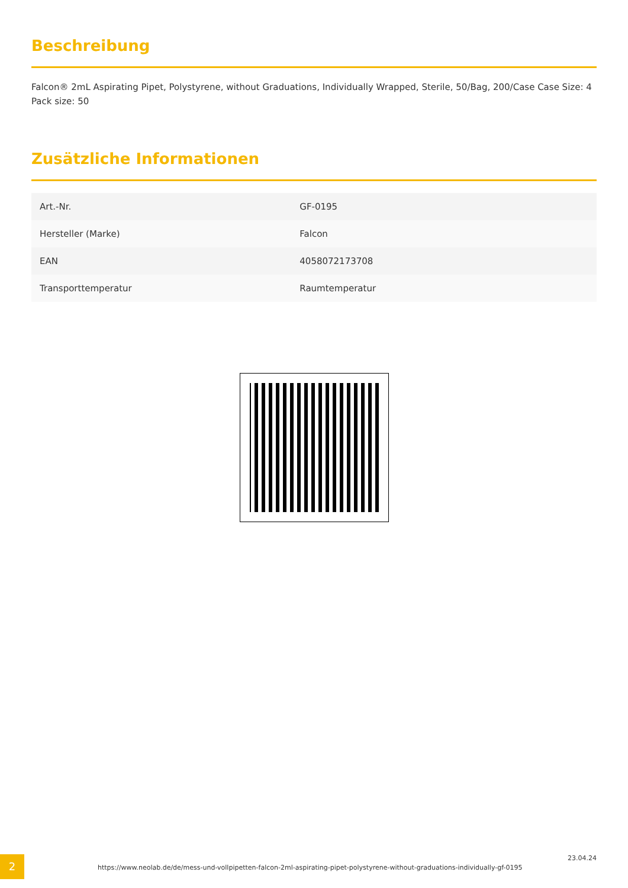Beschreibung
Falcon® 2mL Aspirating Pipet, Polystyrene, without Graduations, Individually Wrapped, Sterile, 50/Bag, 200/Case Case Size: 4 Pack size: 50
Zusätzliche Informationen
| Art.-Nr. | GF-0195 |
| Hersteller (Marke) | Falcon |
| EAN | 4058072173708 |
| Transporttemperatur | Raumtemperatur |
2
https://www.neolab.de/de/mess-und-vollpipetten-falcon-2ml-aspirating-pipet-polystyrene-without-graduations-individually-gf-0195
23.04.24